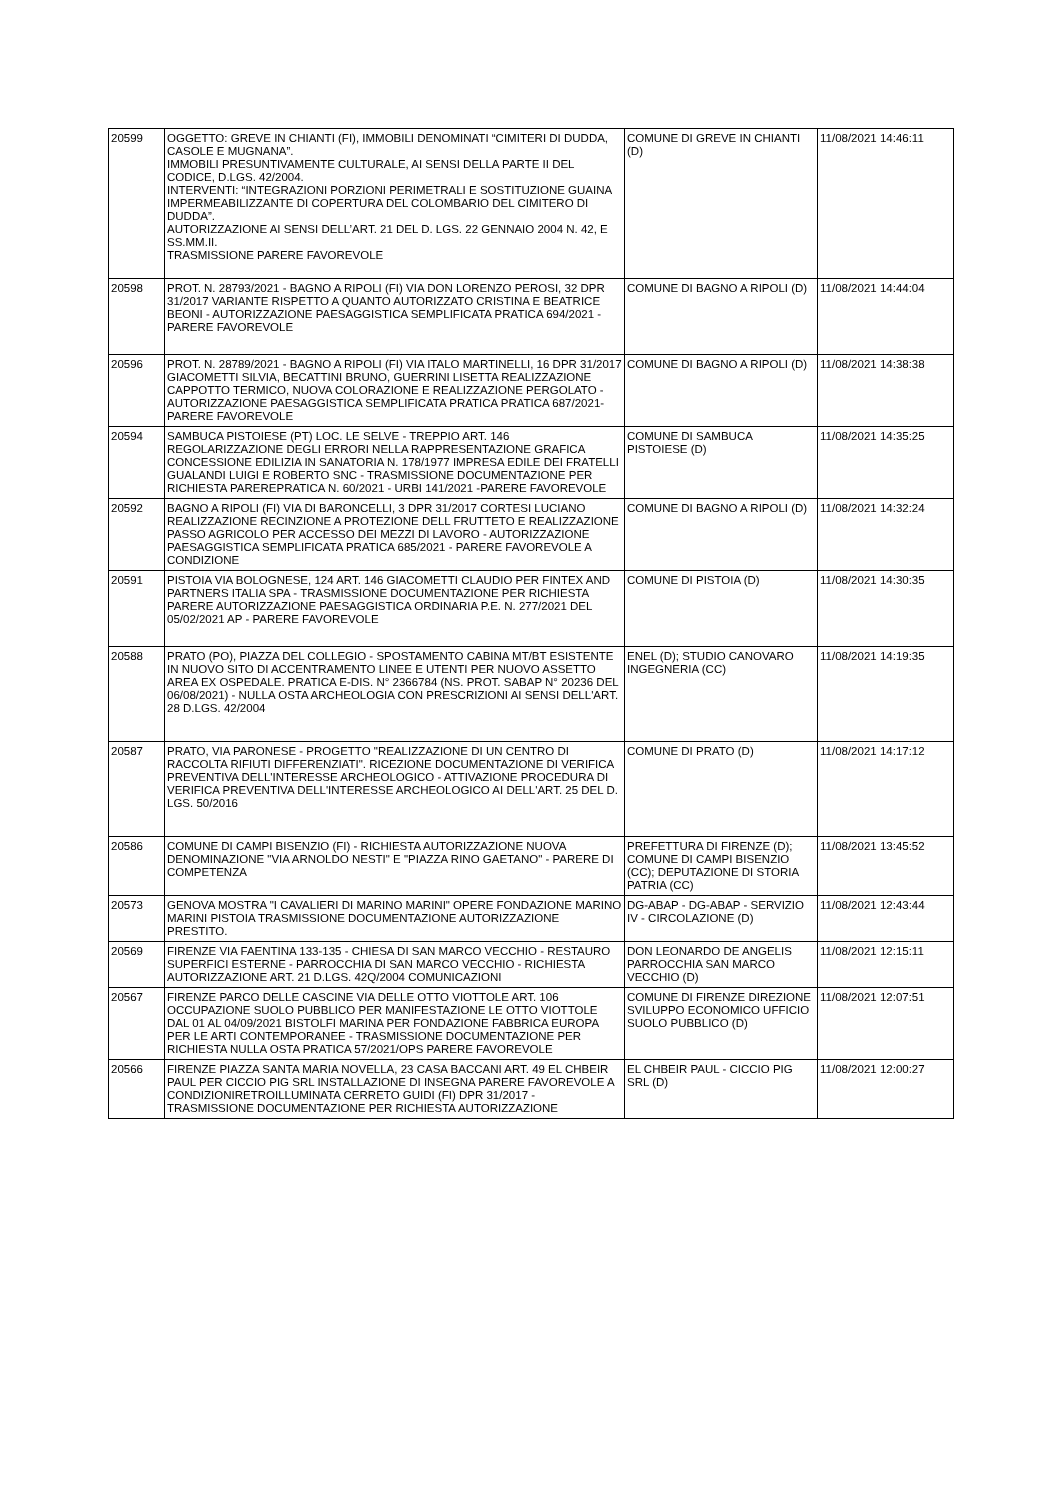| 20599 | OGGETTO: GREVE IN CHIANTI (FI), IMMOBILI DENOMINATI “CIMITERI DI DUDDA, CASOLE E MUGNANA”. IMMOBILI PRESUNTIVAMENTE CULTURALE, AI SENSI DELLA PARTE II DEL CODICE, D.LGS. 42/2004. INTERVENTI: “INTEGRAZIONI PORZIONI PERIMETRALI E SOSTITUZIONE GUAINA IMPERMEABILIZZANTE DI COPERTURA DEL COLOMBARIO DEL CIMITERO DI DUDDA”. AUTORIZZAZIONE AI SENSI DELL’ART. 21 DEL D. LGS. 22 GENNAIO 2004 N. 42, E SS.MM.II. TRASMISSIONE PARERE FAVOREVOLE | COMUNE DI GREVE IN CHIANTI (D) | 11/08/2021 14:46:11 |
| 20598 | PROT. N. 28793/2021 - BAGNO A RIPOLI (FI) VIA DON LORENZO PEROSI, 32 DPR 31/2017 VARIANTE RISPETTO A QUANTO AUTORIZZATO CRISTINA E BEATRICE BEONI - AUTORIZZAZIONE PAESAGGISTICA SEMPLIFICATA PRATICA 694/2021 - PARERE FAVOREVOLE | COMUNE DI BAGNO A RIPOLI (D) | 11/08/2021 14:44:04 |
| 20596 | PROT. N. 28789/2021 - BAGNO A RIPOLI (FI) VIA ITALO MARTINELLI, 16 DPR 31/2017 GIACOMETTI SILVIA, BECATTINI BRUNO, GUERRINI LISETTA REALIZZAZIONE CAPPOTTO TERMICO, NUOVA COLORAZIONE E REALIZZAZIONE PERGOLATO - AUTORIZZAZIONE PAESAGGISTICA SEMPLIFICATA PRATICA PRATICA 687/2021- PARERE FAVOREVOLE | COMUNE DI BAGNO A RIPOLI (D) | 11/08/2021 14:38:38 |
| 20594 | SAMBUCA PISTOIESE (PT) LOC. LE SELVE - TREPPIO ART. 146 REGOLARIZZAZIONE DEGLI ERRORI NELLA RAPPRESENTAZIONE GRAFICA CONCESSIONE EDILIZIA IN SANATORIA N. 178/1977 IMPRESA EDILE DEI FRATELLI GUALANDI LUIGI E ROBERTO SNC - TRASMISSIONE DOCUMENTAZIONE PER RICHIESTA PAREREPRATICA N. 60/2021 - URBI 141/2021 -PARERE FAVOREVOLE | COMUNE DI SAMBUCA PISTOIESE (D) | 11/08/2021 14:35:25 |
| 20592 | BAGNO A RIPOLI (FI) VIA DI BARONCELLI, 3 DPR 31/2017 CORTESI LUCIANO REALIZZAZIONE RECINZIONE A PROTEZIONE DELL FRUTTETO E REALIZZAZIONE PASSO AGRICOLO PER ACCESSO DEI MEZZI DI LAVORO - AUTORIZZAZIONE PAESAGGISTICA SEMPLIFICATA PRATICA 685/2021 - PARERE FAVOREVOLE A CONDIZIONE | COMUNE DI BAGNO A RIPOLI (D) | 11/08/2021 14:32:24 |
| 20591 | PISTOIA VIA BOLOGNESE, 124 ART. 146 GIACOMETTI CLAUDIO PER FINTEX AND PARTNERS ITALIA SPA - TRASMISSIONE DOCUMENTAZIONE PER RICHIESTA PARERE AUTORIZZAZIONE PAESAGGISTICA ORDINARIA P.E. N. 277/2021 DEL 05/02/2021 AP - PARERE FAVOREVOLE | COMUNE DI PISTOIA (D) | 11/08/2021 14:30:35 |
| 20588 | PRATO (PO), PIAZZA DEL COLLEGIO - SPOSTAMENTO CABINA MT/BT ESISTENTE IN NUOVO SITO DI ACCENTRAMENTO LINEE E UTENTI PER NUOVO ASSETTO AREA EX OSPEDALE. PRATICA E-DIS. N° 2366784 (NS. PROT. SABAP N° 20236 DEL 06/08/2021) - NULLA OSTA ARCHEOLOGIA CON PRESCRIZIONI AI SENSI DELL'ART. 28 D.LGS. 42/2004 | ENEL (D); STUDIO CANOVARO INGEGNERIA (CC) | 11/08/2021 14:19:35 |
| 20587 | PRATO, VIA PARONESE - PROGETTO "REALIZZAZIONE DI UN CENTRO DI RACCOLTA RIFIUTI DIFFERENZIATI". RICEZIONE DOCUMENTAZIONE DI VERIFICA PREVENTIVA DELL'INTERESSE ARCHEOLOGICO - ATTIVAZIONE PROCEDURA DI VERIFICA PREVENTIVA DELL'INTERESSE ARCHEOLOGICO AI DELL'ART. 25 DEL D. LGS. 50/2016 | COMUNE DI PRATO (D) | 11/08/2021 14:17:12 |
| 20586 | COMUNE DI CAMPI BISENZIO (FI) - RICHIESTA AUTORIZZAZIONE NUOVA DENOMINAZIONE "VIA ARNOLDO NESTI" E "PIAZZA RINO GAETANO" - PARERE DI COMPETENZA | PREFETTURA DI FIRENZE (D); COMUNE DI CAMPI BISENZIO (CC); DEPUTAZIONE DI STORIA PATRIA (CC) | 11/08/2021 13:45:52 |
| 20573 | GENOVA MOSTRA "I CAVALIERI DI MARINO MARINI" OPERE FONDAZIONE MARINO MARINI PISTOIA TRASMISSIONE DOCUMENTAZIONE AUTORIZZAZIONE PRESTITO. | DG-ABAP - DG-ABAP - SERVIZIO IV - CIRCOLAZIONE (D) | 11/08/2021 12:43:44 |
| 20569 | FIRENZE VIA FAENTINA 133-135 - CHIESA DI SAN MARCO VECCHIO - RESTAURO SUPERFICI ESTERNE - PARROCCHIA DI SAN MARCO VECCHIO - RICHIESTA AUTORIZZAZIONE ART. 21 D.LGS. 42Q/2004 COMUNICAZIONI | DON LEONARDO DE ANGELIS PARROCCHIA SAN MARCO VECCHIO (D) | 11/08/2021 12:15:11 |
| 20567 | FIRENZE PARCO DELLE CASCINE VIA DELLE OTTO VIOTTOLE ART. 106 OCCUPAZIONE SUOLO PUBBLICO PER MANIFESTAZIONE LE OTTO VIOTTOLE DAL 01 AL 04/09/2021 BISTOLFI MARINA PER FONDAZIONE FABBRICA EUROPA PER LE ARTI CONTEMPORANEE - TRASMISSIONE DOCUMENTAZIONE PER RICHIESTA NULLA OSTA PRATICA 57/2021/OPS PARERE FAVOREVOLE | COMUNE DI FIRENZE DIREZIONE SVILUPPO ECONOMICO UFFICIO SUOLO PUBBLICO (D) | 11/08/2021 12:07:51 |
| 20566 | FIRENZE PIAZZA SANTA MARIA NOVELLA, 23 CASA BACCANI ART. 49 EL CHBEIR PAUL PER CICCIO PIG SRL INSTALLAZIONE DI INSEGNA PARERE FAVOREVOLE A CONDIZIONIRETROILLUMINATA CERRETO GUIDI (FI) DPR 31/2017 - TRASMISSIONE DOCUMENTAZIONE PER RICHIESTA AUTORIZZAZIONE | EL CHBEIR PAUL - CICCIO PIG SRL (D) | 11/08/2021 12:00:27 |